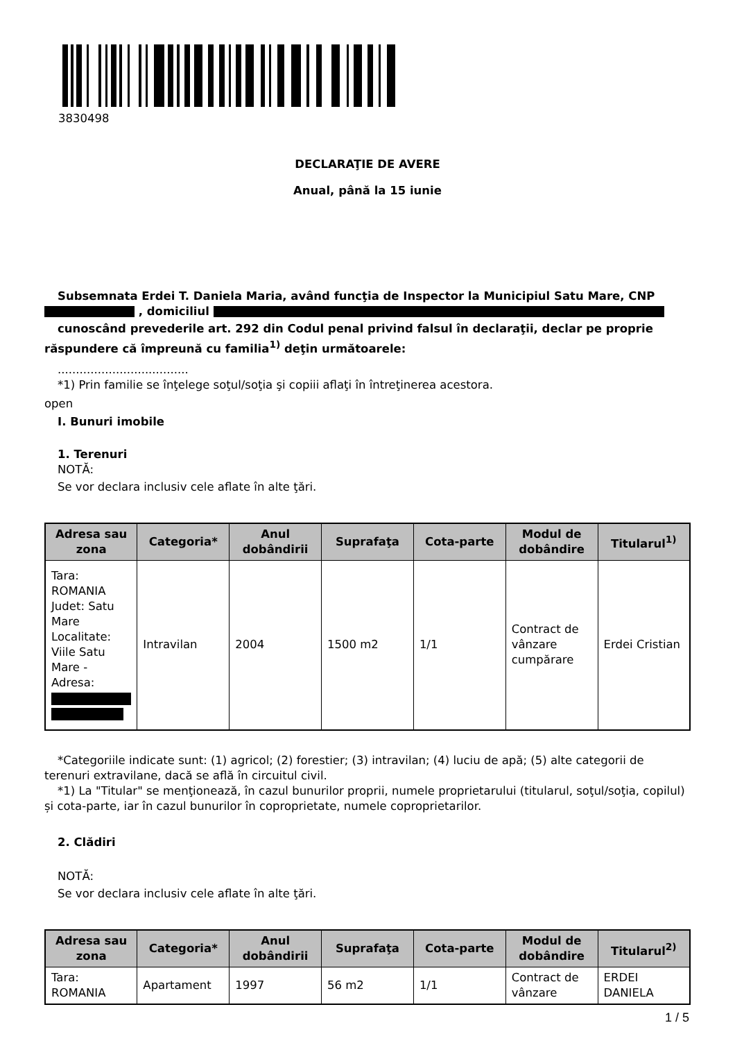3830498
DECLARAŢIE DE AVERE
Anual, până la 15 iunie
Subsemnata Erdei T. Daniela Maria, având funcţia de Inspector la Municipiul Satu Mare, CNP , domiciliul
cunoscând prevederile art. 292 din Codul penal privind falsul în declaraţii, declar pe proprie răspundere că împreună cu familia<sup>1)</sup> deţin următoarele:
....................................
*1) Prin familie se înţelege soţul/soţia şi copiii aflaţi în întreţinerea acestora.
open
I. Bunuri imobile
1. Terenuri
NOTĂ:
Se vor declara inclusiv cele aflate în alte ţări.
| Adresa sau zona | Categoria* | Anul dobândirii | Suprafaţa | Cota-parte | Modul de dobândire | Titularul<sup>1)</sup> |
| --- | --- | --- | --- | --- | --- | --- |
| Tara: ROMANIA Judet: Satu Mare Localitate: Viile Satu Mare - Adresa: | Intravilan | 2004 | 1500 m2 | 1/1 | Contract de vânzare cumpărare | Erdei Cristian |
*Categoriile indicate sunt: (1) agricol; (2) forestier; (3) intravilan; (4) luciu de apă; (5) alte categorii de terenuri extravilane, dacă se află în circuitul civil.
*1) La "Titular" se menţionează, în cazul bunurilor proprii, numele proprietarului (titularul, soţul/soţia, copilul) și cota-parte, iar în cazul bunurilor în coproprietate, numele coproprietarilor.
2. Clădiri
NOTĂ:
Se vor declara inclusiv cele aflate în alte ţări.
| Adresa sau zona | Categoria* | Anul dobândirii | Suprafaţa | Cota-parte | Modul de dobândire | Titularul<sup>2)</sup> |
| --- | --- | --- | --- | --- | --- | --- |
| Tara: ROMANIA | Apartament | 1997 | 56 m2 | 1/1 | Contract de vânzare | ERDEI DANIELA |
1 / 5